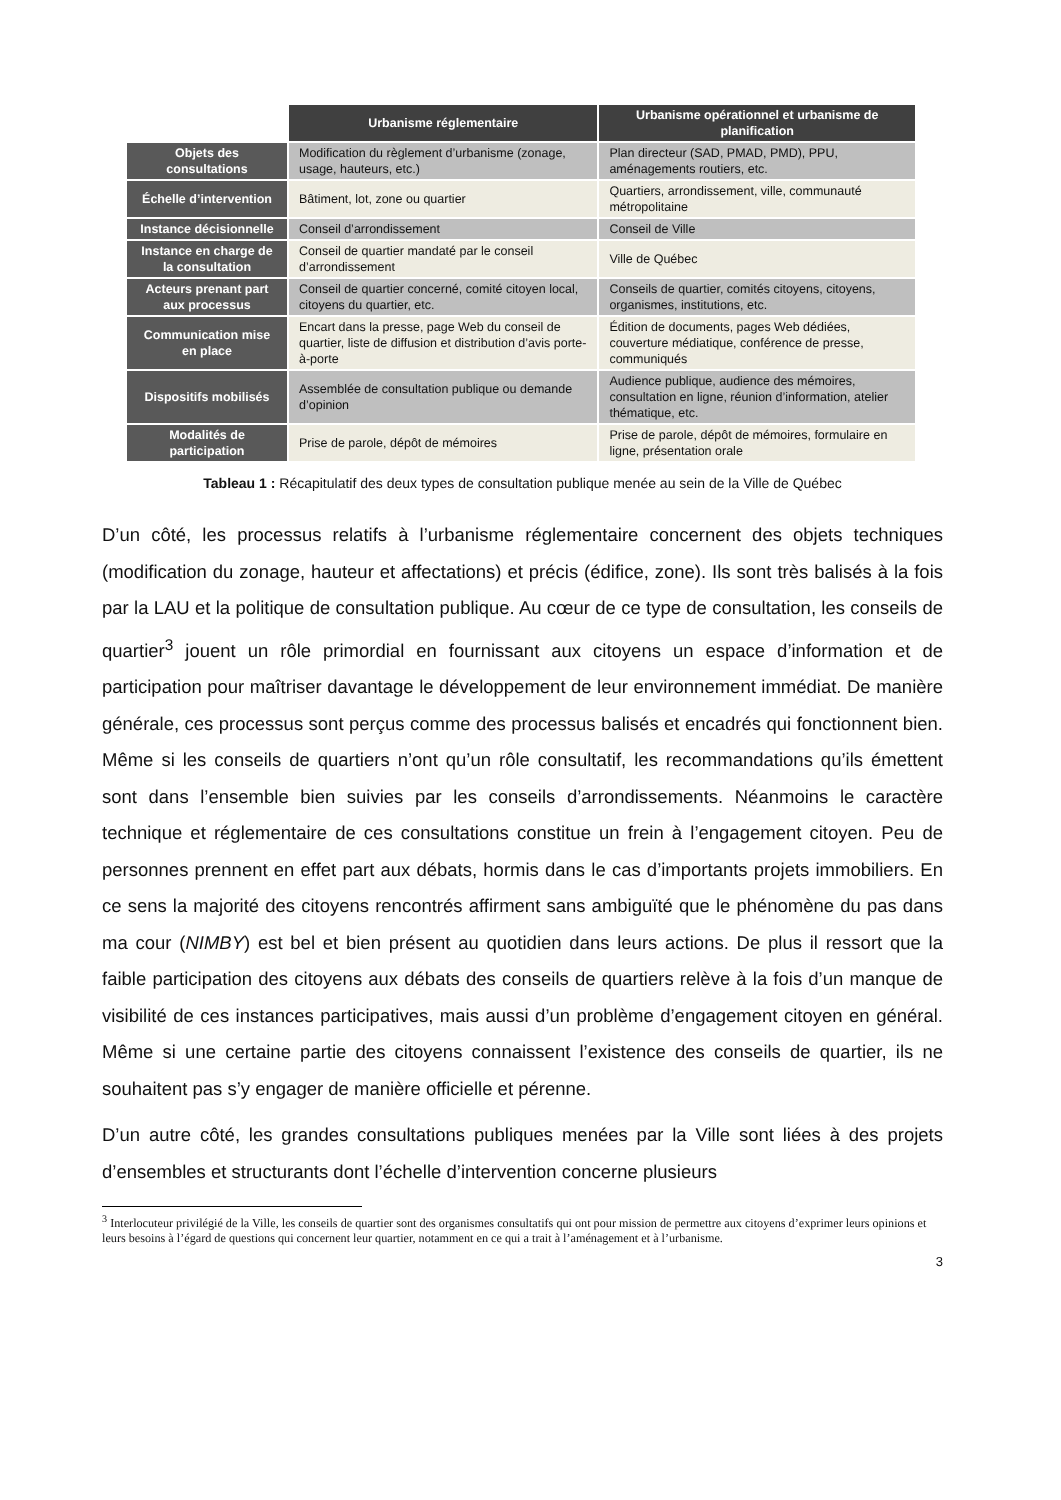| | Urbanisme réglementaire | Urbanisme opérationnel et urbanisme de planification |
| --- | --- | --- |
| Objets des consultations | Modification du règlement d’urbanisme (zonage, usage, hauteurs, etc.) | Plan directeur (SAD, PMAD, PMD), PPU, aménagements routiers, etc. |
| Échelle d’intervention | Bâtiment, lot, zone ou quartier | Quartiers, arrondissement, ville, communauté métropolitaine |
| Instance décisionnelle | Conseil d’arrondissement | Conseil de Ville |
| Instance en charge de la consultation | Conseil de quartier mandaté par le conseil d’arrondissement | Ville de Québec |
| Acteurs prenant part aux processus | Conseil de quartier concerné, comité citoyen local, citoyens du quartier, etc. | Conseils de quartier, comités citoyens, citoyens, organismes, institutions, etc. |
| Communication mise en place | Encart dans la presse, page Web du conseil de quartier, liste de diffusion et distribution d’avis porte-à-porte | Édition de documents, pages Web dédiées, couverture médiatique, conférence de presse, communiqués |
| Dispositifs mobilisés | Assemblée de consultation publique ou demande d’opinion | Audience publique, audience des mémoires, consultation en ligne, réunion d’information, atelier thématique, etc. |
| Modalités de participation | Prise de parole, dépôt de mémoires | Prise de parole, dépôt de mémoires, formulaire en ligne, présentation orale |
Tableau 1 : Récapitulatif des deux types de consultation publique menée au sein de la Ville de Québec
D’un côté, les processus relatifs à l’urbanisme réglementaire concernent des objets techniques (modification du zonage, hauteur et affectations) et précis (édifice, zone). Ils sont très balisés à la fois par la LAU et la politique de consultation publique. Au cœur de ce type de consultation, les conseils de quartier<sup>3</sup> jouent un rôle primordial en fournissant aux citoyens un espace d’information et de participation pour maîtriser davantage le développement de leur environnement immédiat. De manière générale, ces processus sont perçus comme des processus balisés et encadrés qui fonctionnent bien. Même si les conseils de quartiers n’ont qu’un rôle consultatif, les recommandations qu’ils émettent sont dans l’ensemble bien suivies par les conseils d’arrondissements. Néanmoins le caractère technique et réglementaire de ces consultations constitue un frein à l’engagement citoyen. Peu de personnes prennent en effet part aux débats, hormis dans le cas d’importants projets immobiliers. En ce sens la majorité des citoyens rencontrés affirment sans ambiguïté que le phénomène du pas dans ma cour (NIMBY) est bel et bien présent au quotidien dans leurs actions. De plus il ressort que la faible participation des citoyens aux débats des conseils de quartiers relève à la fois d’un manque de visibilité de ces instances participatives, mais aussi d’un problème d’engagement citoyen en général. Même si une certaine partie des citoyens connaissent l’existence des conseils de quartier, ils ne souhaitent pas s’y engager de manière officielle et pérenne.
D’un autre côté, les grandes consultations publiques menées par la Ville sont liées à des projets d’ensembles et structurants dont l’échelle d’intervention concerne plusieurs
<sup>3</sup> Interlocuteur privilégié de la Ville, les conseils de quartier sont des organismes consultatifs qui ont pour mission de permettre aux citoyens d’exprimer leurs opinions et leurs besoins à l’égard de questions qui concernent leur quartier, notamment en ce qui a trait à l’aménagement et à l’urbanisme.
3